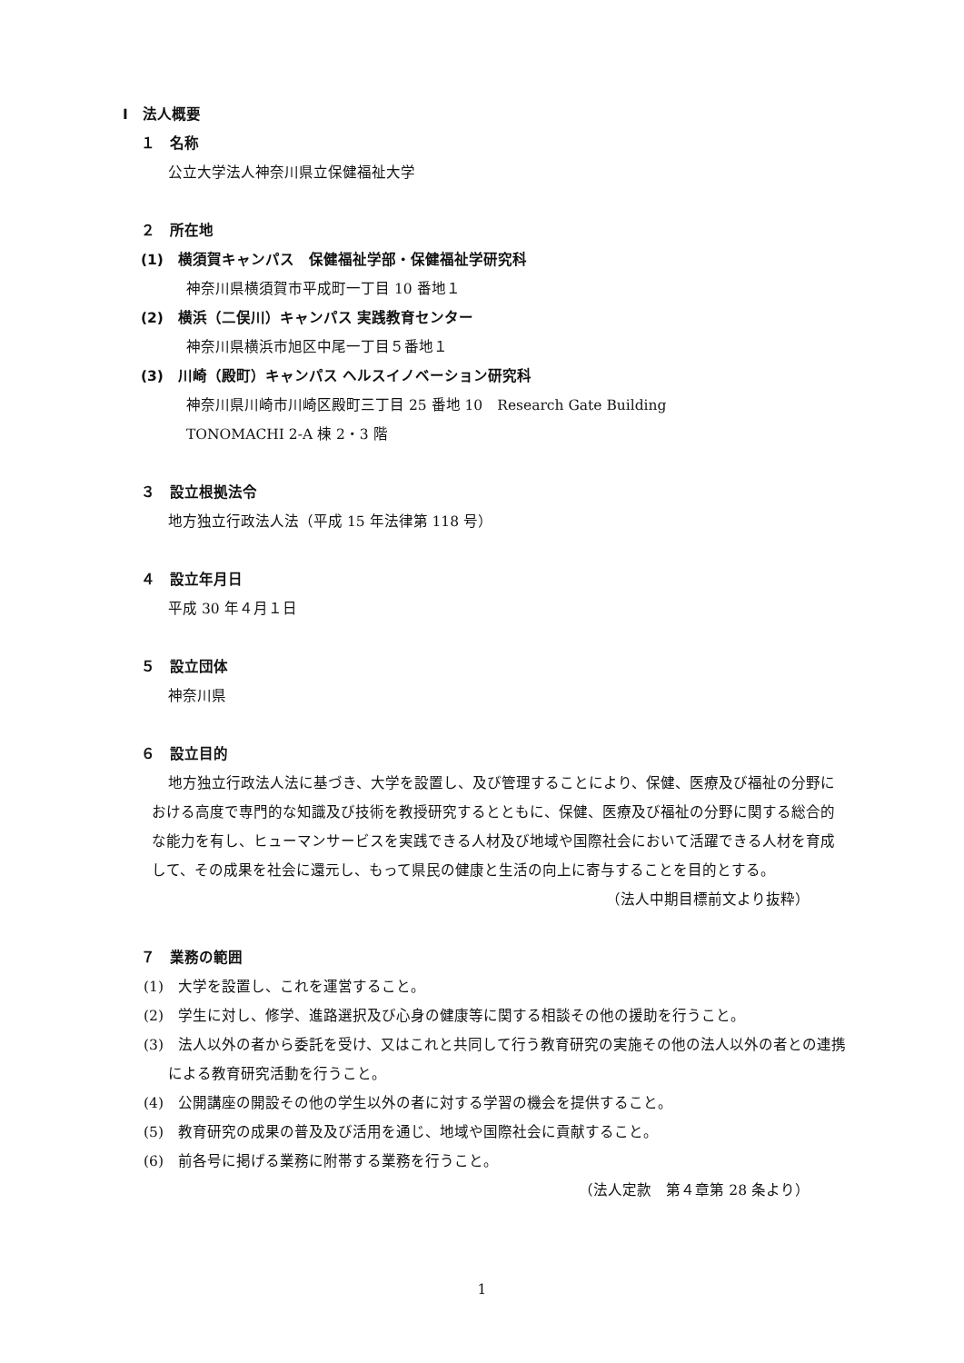Ⅰ　法人概要
１　名称
公立大学法人神奈川県立保健福祉大学
２　所在地
(1)　横須賀キャンパス　保健福祉学部・保健福祉学研究科
神奈川県横須賀市平成町一丁目 10 番地１
(2)　横浜（二俣川）キャンパス 実践教育センター
神奈川県横浜市旭区中尾一丁目５番地１
(3)　川崎（殿町）キャンパス ヘルスイノベーション研究科
神奈川県川崎市川崎区殿町三丁目 25 番地 10　Research Gate Building
TONOMACHI 2-A 棟 2・3 階
３　設立根拠法令
地方独立行政法人法（平成 15 年法律第 118 号）
４　設立年月日
平成 30 年４月１日
５　設立団体
神奈川県
６　設立目的
地方独立行政法人法に基づき、大学を設置し、及び管理することにより、保健、医療及び福祉の分野における高度で専門的な知識及び技術を教授研究するとともに、保健、医療及び福祉の分野に関する総合的な能力を有し、ヒューマンサービスを実践できる人材及び地域や国際社会において活躍できる人材を育成して、その成果を社会に還元し、もって県民の健康と生活の向上に寄与することを目的とする。
（法人中期目標前文より抜粋）
７　業務の範囲
(1)　大学を設置し、これを運営すること。
(2)　学生に対し、修学、進路選択及び心身の健康等に関する相談その他の援助を行うこと。
(3)　法人以外の者から委託を受け、又はこれと共同して行う教育研究の実施その他の法人以外の者との連携による教育研究活動を行うこと。
(4)　公開講座の開設その他の学生以外の者に対する学習の機会を提供すること。
(5)　教育研究の成果の普及及び活用を通じ、地域や国際社会に貢献すること。
(6)　前各号に掲げる業務に附帯する業務を行うこと。
（法人定款　第４章第 28 条より）
1